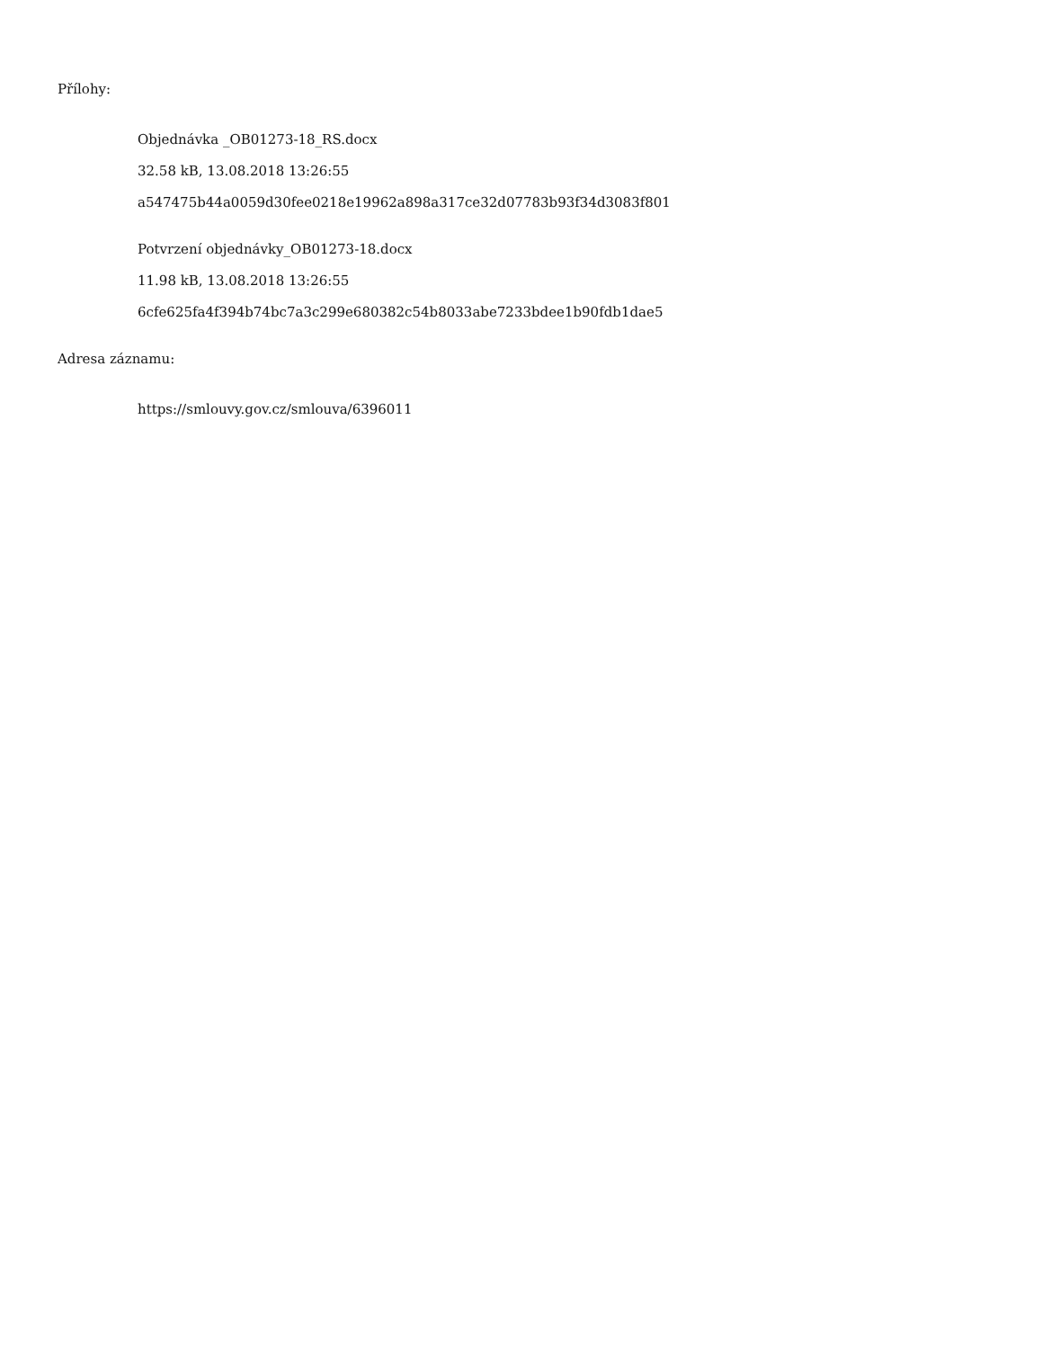Přílohy:
Objednávka _OB01273-18_RS.docx
32.58 kB, 13.08.2018 13:26:55
a547475b44a0059d30fee0218e19962a898a317ce32d07783b93f34d3083f801
Potvrzení objednávky_OB01273-18.docx
11.98 kB, 13.08.2018 13:26:55
6cfe625fa4f394b74bc7a3c299e680382c54b8033abe7233bdee1b90fdb1dae5
Adresa záznamu:
https://smlouvy.gov.cz/smlouva/6396011